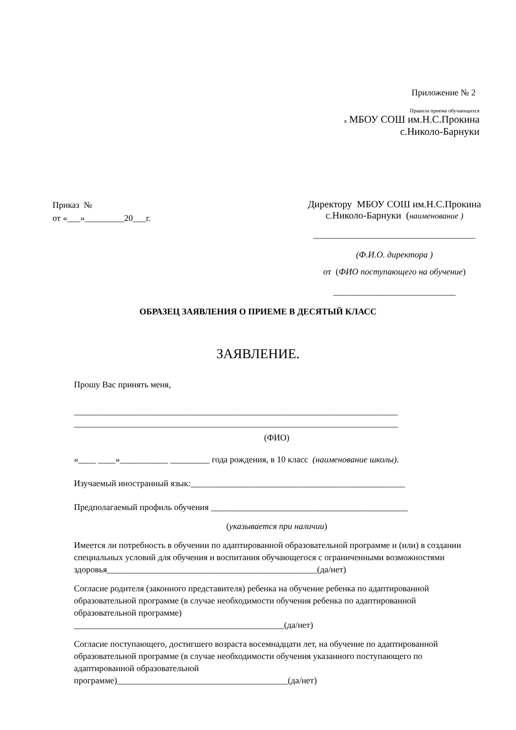Приложение № 2
Правила приема обучающихся
в МБОУ СОШ им.Н.С.Прокина
с.Николо-Барнуки
Приказ №
от «___»_________20___г.
Директору МБОУ СОШ им.Н.С.Прокина
с.Николо-Барнуки (наименование )
_____________________________________
(Ф.И.О. директора )
от (ФИО поступающего на обучение)
____________________________
ОБРАЗЕЦ ЗАЯВЛЕНИЯ О ПРИЕМЕ В ДЕСЯТЫЙ КЛАСС
ЗАЯВЛЕНИЕ.
Прошу Вас принять меня,
__________________________________________________________________________
__________________________________________________________________________
(ФИО)
«____ ____»___________ _________ года рождения, в 10 класс (наименование школы).
Изучаемый иностранный язык:_________________________________________________
Предполагаемый профиль обучения _____________________________________________
(указывается при наличии)
Имеется ли потребность в обучении по адаптированной образовательной программе и (или) в создании специальных условий для обучения и воспитания обучающегося с ограниченными возможностями здоровья________________________________________________(да/нет)
Согласие родителя (законного представителя) ребенка на обучение ребенка по адаптированной образовательной программе (в случае необходимости обучения ребенка по адаптированной образовательной программе)
________________________________________________(да/нет)
Согласие поступающего, достигшего возраста восемнадцати лет, на обучение по адаптированной образовательной программе (в случае необходимости обучения указанного поступающего по адаптированной образовательной
программе)_______________________________________(да/нет)